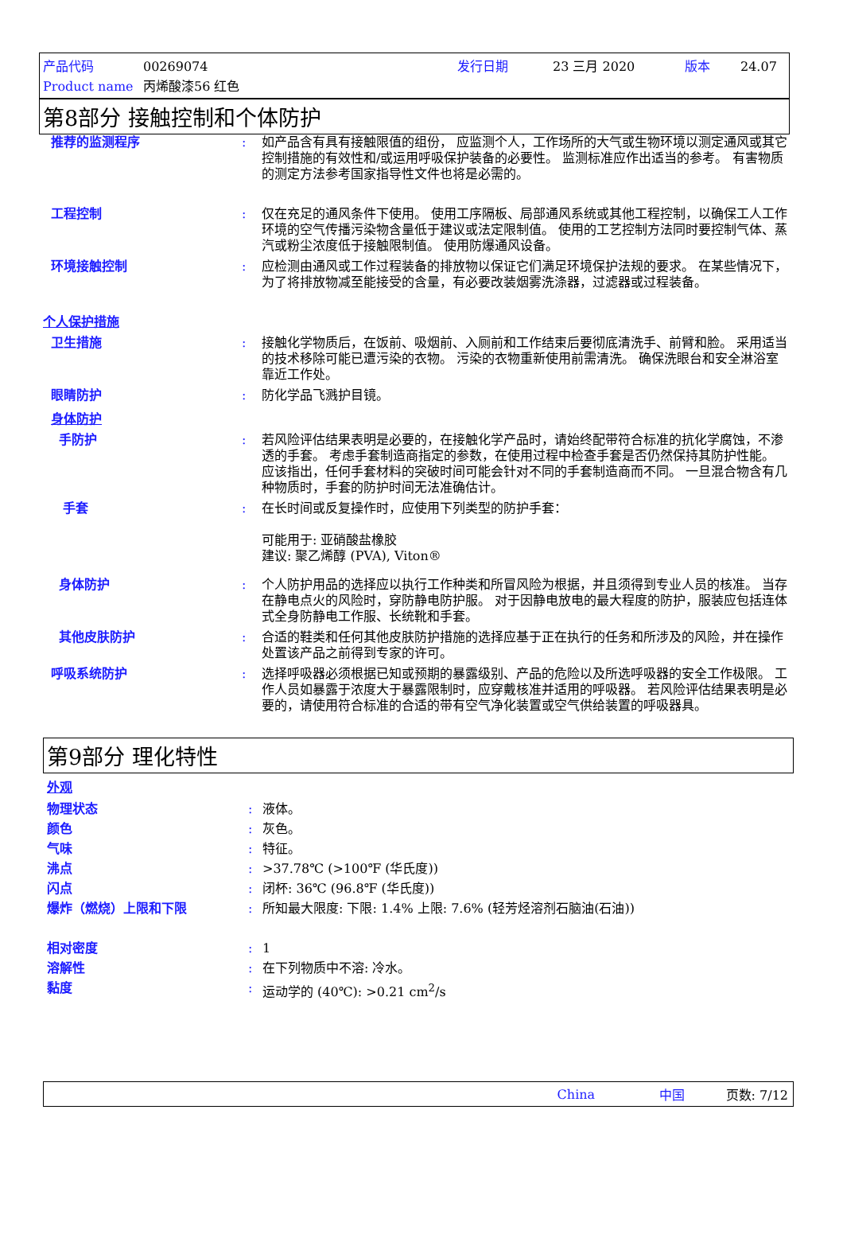产品代码 00269074 发行日期 23 三月 2020 版本 24.07
Product name 丙烯酸漆56 红色
第8部分 接触控制和个体防护
推荐的监测程序: 如产品含有具有接触限值的组份， 应监测个人，工作场所的大气或生物环境以测定通风或其它控制措施的有效性和/或运用呼吸保护装备的必要性。 监测标准应作出适当的参考。 有害物质的测定方法参考国家指导性文件也将是必需的。
工程控制: 仅在充足的通风条件下使用。 使用工序隔板、局部通风系统或其他工程控制，以确保工人工作环境的空气传播污染物含量低于建议或法定限制值。 使用的工艺控制方法同时要控制气体、蒸汽或粉尘浓度低于接触限制值。 使用防爆通风设备。
环境接触控制: 应检测由通风或工作过程装备的排放物以保证它们满足环境保护法规的要求。 在某些情况下，为了将排放物减至能接受的含量，有必要改装烟雾洗涤器，过滤器或过程装备。
个人保护措施
卫生措施: 接触化学物质后，在饭前、吸烟前、入厕前和工作结束后要彻底清洗手、前臂和脸。 采用适当的技术移除可能已遭污染的衣物。 污染的衣物重新使用前需清洗。 确保洗眼台和安全淋浴室靠近工作处。
眼睛防护: 防化学品飞溅护目镜。
身体防护
手防护: 若风险评估结果表明是必要的，在接触化学产品时，请始终配带符合标准的抗化学腐蚀，不渗透的手套。 考虑手套制造商指定的参数，在使用过程中检查手套是否仍然保持其防护性能。 应该指出，任何手套材料的突破时间可能会针对不同的手套制造商而不同。 一旦混合物含有几种物质时，手套的防护时间无法准确估计。
手套: 在长时间或反复操作时，应使用下列类型的防护手套：
可能用于: 亚硝酸盐橡胶
建议: 聚乙烯醇 (PVA), Viton®
身体防护: 个人防护用品的选择应以执行工作种类和所冒风险为根据，并且须得到专业人员的核准。 当存在静电点火的风险时，穿防静电防护服。 对于因静电放电的最大程度的防护，服装应包括连体式全身防静电工作服、长统靴和手套。
其他皮肤防护: 合适的鞋类和任何其他皮肤防护措施的选择应基于正在执行的任务和所涉及的风险，并在操作处置该产品之前得到专家的许可。
呼吸系统防护: 选择呼吸器必须根据已知或预期的暴露级别、产品的危险以及所选呼吸器的安全工作极限。 工作人员如暴露于浓度大于暴露限制时，应穿戴核准并适用的呼吸器。 若风险评估结果表明是必要的，请使用符合标准的合适的带有空气净化装置或空气供给装置的呼吸器具。
第9部分 理化特性
外观
物理状态
颜色
气味
沸点
闪点
爆炸（燃烧）上限和下限
相对密度
溶解性
黏度:
:
:
:
:
:
:
:
: 液体。
灰色。
特征。
>37.78℃ (>100℉ (华氏度))
闭杯: 36℃ (96.8℉ (华氏度))
所知最大限度: 下限: 1.4% 上限: 7.6% (轻芳烃溶剂石脑油(石油))
1
在下列物质中不溶: 冷水。
运动学的 (40℃): >0.21 cm<sup>2</sup>/s
China 中国 页数: 7/12